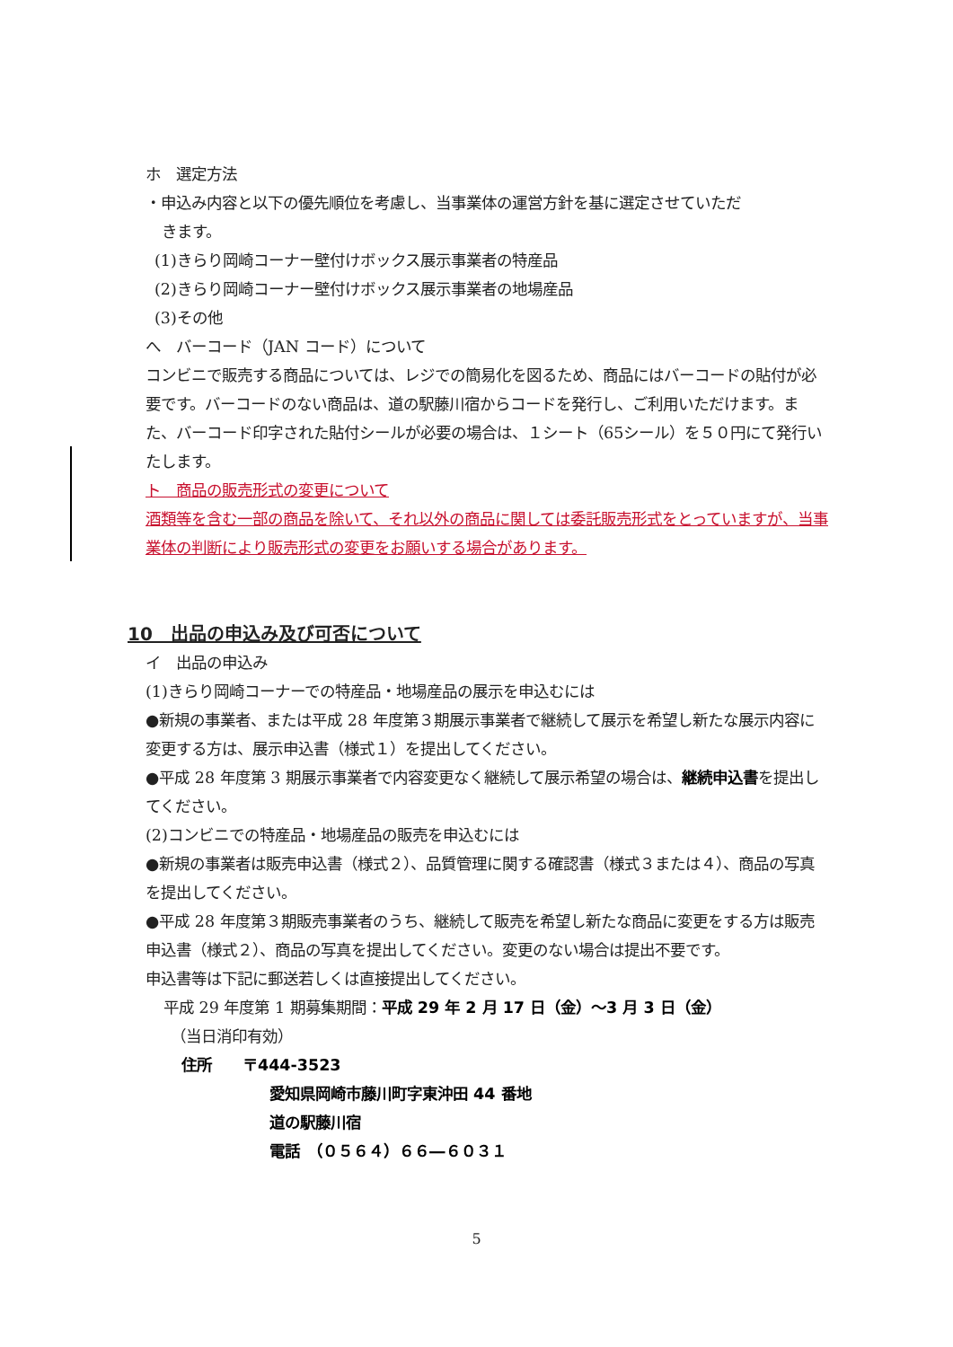ホ　選定方法
・申込み内容と以下の優先順位を考慮し、当事業体の運営方針を基に選定させていただ
きます。
(1)きらり岡崎コーナー壁付けボックス展示事業者の特産品
(2)きらり岡崎コーナー壁付けボックス展示事業者の地場産品
(3)その他
へ　バーコード（JAN コード）について
コンビニで販売する商品については、レジでの簡易化を図るため、商品にはバーコードの貼付が必要です。バーコードのない商品は、道の駅藤川宿からコードを発行し、ご利用いただけます。また、バーコード印字された貼付シールが必要の場合は、１シート（65シール）を５０円にて発行いたします。
ト　商品の販売形式の変更について
酒類等を含む一部の商品を除いて、それ以外の商品に関しては委託販売形式をとっていますが、当事業体の判断により販売形式の変更をお願いする場合があります。
10　出品の申込み及び可否について
イ　出品の申込み
(1)きらり岡崎コーナーでの特産品・地場産品の展示を申込むには
●新規の事業者、または平成 28 年度第３期展示事業者で継続して展示を希望し新たな展示内容に変更する方は、展示申込書（様式１）を提出してください。
●平成 28 年度第 3 期展示事業者で内容変更なく継続して展示希望の場合は、継続申込書を提出してください。
(2)コンビニでの特産品・地場産品の販売を申込むには
●新規の事業者は販売申込書（様式２）、品質管理に関する確認書（様式３または４）、商品の写真を提出してください。
●平成 28 年度第３期販売事業者のうち、継続して販売を希望し新たな商品に変更をする方は販売申込書（様式２）、商品の写真を提出してください。変更のない場合は提出不要です。
申込書等は下記に郵送若しくは直接提出してください。
平成 29 年度第 1 期募集期間：平成 29 年 2 月 17 日（金）～3 月 3 日（金）
（当日消印有効）
住所　　〒444-3523
愛知県岡崎市藤川町字東沖田 44 番地
道の駅藤川宿
電話　（０５６４）６６―６０３１
5